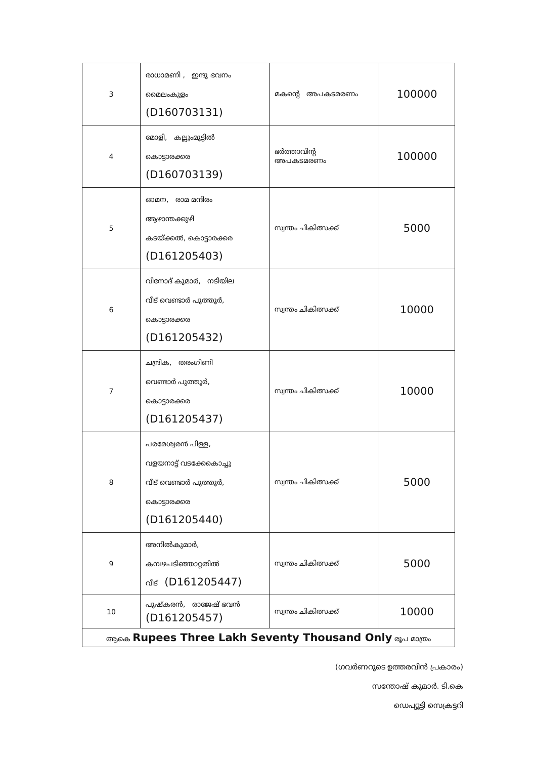| 3 | രാധാമണി , ഇന്ദു ഭവനം മൈലംകുളം (D160703131) | മകന്റെ അപകടമരണം | 100000 |
| 4 | മോളി, കല്ലുംമൂട്ടിൽ കൊട്ടാരക്കര (D160703139) | ഭർത്താവിന്റ അപകടമരണം | 100000 |
| 5 | ഓമന, രാമ മന്ദിരം ആഴാന്തക്കുഴി കടയ്ക്കൽ, കൊട്ടാരക്കര (D161205403) | സ്വന്തം ചികിത്സക്ക് | 5000 |
| 6 | വിനോദ് കുമാർ, നടിയില വീട് വെണ്ടാർ പുത്തൂർ, കൊട്ടാരക്കര (D161205432) | സ്വന്തം ചികിത്സക്ക് | 10000 |
| 7 | ചന്ദ്രിക, തരംഗിണി വെണ്ടാർ പുത്തൂർ, കൊട്ടാരക്കര (D161205437) | സ്വന്തം ചികിത്സക്ക് | 10000 |
| 8 | പരമേശ്വരൻ പിള്ള, വളയനാട്ട് വടക്കേകൊച്ചു വീട് വെണ്ടാർ പുത്തൂർ, കൊട്ടാരക്കര (D161205440) | സ്വന്തം ചികിത്സക്ക് | 5000 |
| 9 | അനിൽകുമാർ, കമ്പഴപടിഞ്ഞാറ്റതിൽ വീട് (D161205447) | സ്വന്തം ചികിത്സക്ക് | 5000 |
| 10 | പുഷ്കരൻ, രാജേഷ് ഭവൻ (D161205457) | സ്വന്തം ചികിത്സക്ക് | 10000 |
| ആകെ Rupees Three Lakh Seventy Thousand Only രൂപ മാത്രം | | | |
(ഗവർണറുടെ ഉത്തരവിൻ പ്രകാരം)
സന്തോഷ് കുമാർ. ടി.കെ
ഡെപ്യൂട്ടി സെക്രട്ടറി